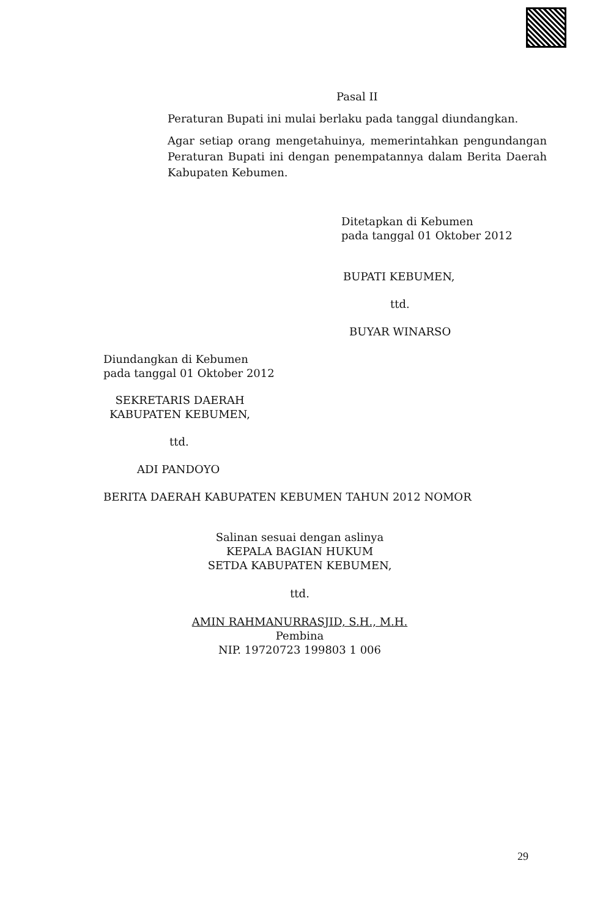Pasal II
Peraturan Bupati ini mulai berlaku pada tanggal diundangkan.
Agar setiap orang mengetahuinya, memerintahkan pengundangan Peraturan Bupati ini dengan penempatannya dalam Berita Daerah Kabupaten Kebumen.
Ditetapkan di Kebumen
pada tanggal 01 Oktober 2012
BUPATI KEBUMEN,
ttd.
BUYAR WINARSO
Diundangkan di Kebumen
pada tanggal 01 Oktober 2012
SEKRETARIS DAERAH
KABUPATEN KEBUMEN,
ttd.
ADI PANDOYO
BERITA DAERAH KABUPATEN KEBUMEN TAHUN 2012 NOMOR
Salinan sesuai dengan aslinya
KEPALA BAGIAN HUKUM
SETDA KABUPATEN KEBUMEN,
ttd.
AMIN RAHMANURRASJID, S.H., M.H.
Pembina
NIP. 19720723 199803 1 006
29